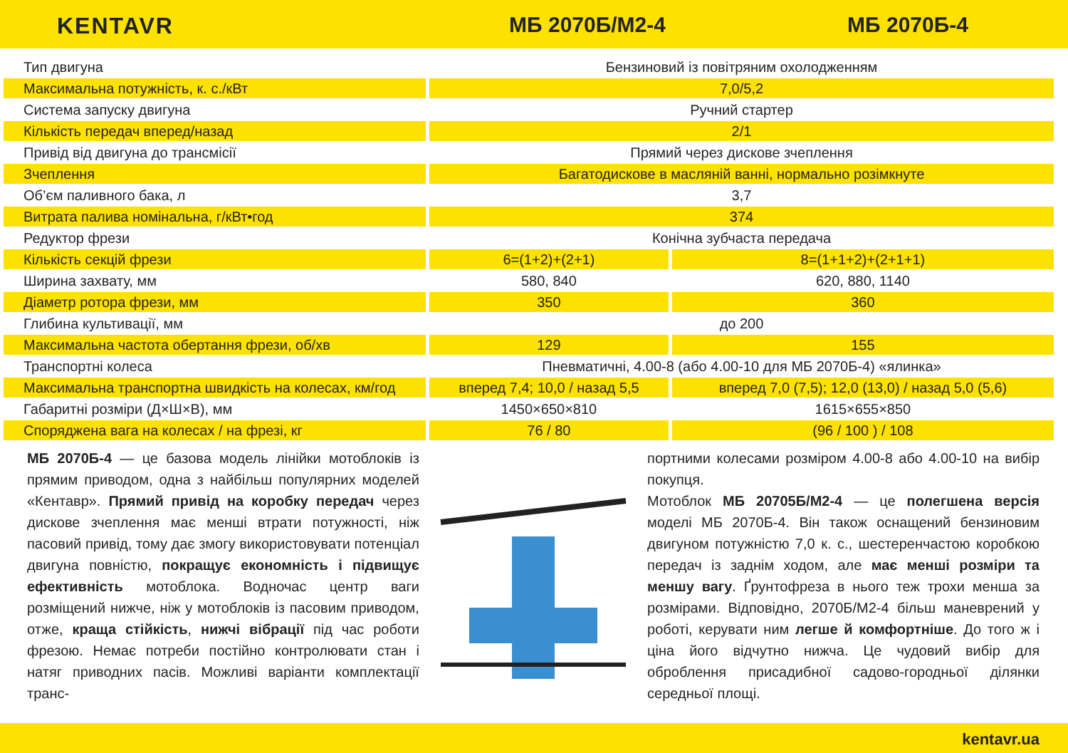KENTAVR МБ 2070Б/М2-4 МБ 2070Б-4
| Тип двигуна | Бензиновий із повітряним охолодженням | |
| Максимальна потужність, к. с./кВт | 7,0/5,2 | |
| Система запуску двигуна | Ручний стартер | |
| Кількість передач вперед/назад | 2/1 | |
| Привід від двигуна до трансмісії | Прямий через дискове зчеплення | |
| Зчеплення | Багатодискове в масляній ванні, нормально розімкнуте | |
| Об’єм паливного бака, л | 3,7 | |
| Витрата палива номінальна, г/кВт•год | 374 | |
| Редуктор фрези | Конічна зубчаста передача | |
| Кількість секцій фрези | 6=(1+2)+(2+1) | 8=(1+1+2)+(2+1+1) |
| Ширина захвату, мм | 580, 840 | 620, 880, 1140 |
| Діаметр ротора фрези, мм | 350 | 360 |
| Глибина культивації, мм | до 200 | |
| Максимальна частота обертання фрези, об/хв | 129 | 155 |
| Транспортні колеса | Пневматичні, 4.00-8 (або 4.00-10 для МБ 2070Б-4) «ялинка» | |
| Максимальна транспортна швидкість на колесах, км/год | вперед 7,4; 10,0 / назад 5,5 | вперед 7,0 (7,5); 12,0 (13,0) / назад 5,0 (5,6) |
| Габаритні розміри (Д×Ш×В), мм | 1450×650×810 | 1615×655×850 |
| Споряджена вага на колесах / на фрезі, кг | 76 / 80 | (96 / 100 ) / 108 |
МБ 2070Б-4 — це базова модель лінійки мотоблоків із прямим приводом, одна з найбільш популярних моделей «Кентавр». Прямий привід на коробку передач через дискове зчеплення має менші втрати потужності, ніж пасовий привід, тому дає змогу використовувати потенціал двигуна повністю, покращує економність і підвищує ефективність мотоблока. Водночас центр ваги розміщений нижче, ніж у мотоблоків із пасовим приводом, отже, краща стійкість, нижчі вібрації під час роботи фрезою. Немає потреби постійно контролювати стан і натяг приводних пасів. Можливі варіанти комплектації транс-
портними колесами розміром 4.00-8 або 4.00-10 на вибір покупця.
Мотоблок МБ 20705Б/М2-4 — це полегшена версія моделі МБ 2070Б-4. Він також оснащений бензиновим двигуном потужністю 7,0 к. с., шестеренчастою коробкою передач із заднім ходом, але має менші розміри та меншу вагу. Ґрунтофреза в нього теж трохи менша за розмірами. Відповідно, 2070Б/М2-4 більш маневрений у роботі, керувати ним легше й комфортніше. До того ж і ціна його відчутно нижча. Це чудовий вибір для оброблення присадибної садово-городньої ділянки середньої площі.
kentavr.ua